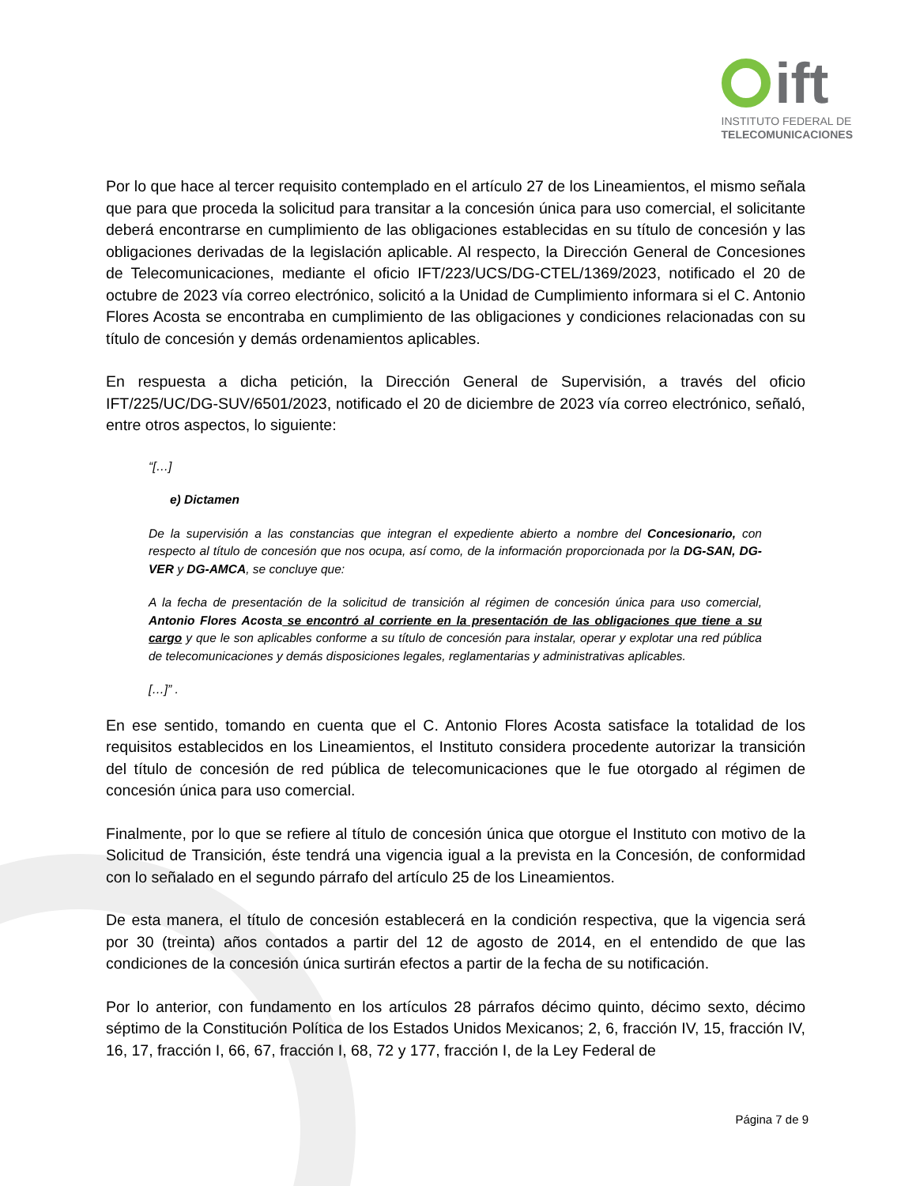ift
INSTITUTO FEDERAL DE
TELECOMUNICACIONES
Por lo que hace al tercer requisito contemplado en el artículo 27 de los Lineamientos, el mismo señala que para que proceda la solicitud para transitar a la concesión única para uso comercial, el solicitante deberá encontrarse en cumplimiento de las obligaciones establecidas en su título de concesión y las obligaciones derivadas de la legislación aplicable. Al respecto, la Dirección General de Concesiones de Telecomunicaciones, mediante el oficio IFT/223/UCS/DG-CTEL/1369/2023, notificado el 20 de octubre de 2023 vía correo electrónico, solicitó a la Unidad de Cumplimiento informara si el C. Antonio Flores Acosta se encontraba en cumplimiento de las obligaciones y condiciones relacionadas con su título de concesión y demás ordenamientos aplicables.
En respuesta a dicha petición, la Dirección General de Supervisión, a través del oficio IFT/225/UC/DG-SUV/6501/2023, notificado el 20 de diciembre de 2023 vía correo electrónico, señaló, entre otros aspectos, lo siguiente:
“[…]
e) Dictamen
De la supervisión a las constancias que integran el expediente abierto a nombre del Concesionario, con respecto al título de concesión que nos ocupa, así como, de la información proporcionada por la DG-SAN, DG-VER y DG-AMCA, se concluye que:
A la fecha de presentación de la solicitud de transición al régimen de concesión única para uso comercial, Antonio Flores Acosta se encontró al corriente en la presentación de las obligaciones que tiene a su cargo y que le son aplicables conforme a su título de concesión para instalar, operar y explotar una red pública de telecomunicaciones y demás disposiciones legales, reglamentarias y administrativas aplicables.
[…]” .
En ese sentido, tomando en cuenta que el C. Antonio Flores Acosta satisface la totalidad de los requisitos establecidos en los Lineamientos, el Instituto considera procedente autorizar la transición del título de concesión de red pública de telecomunicaciones que le fue otorgado al régimen de concesión única para uso comercial.
Finalmente, por lo que se refiere al título de concesión única que otorgue el Instituto con motivo de la Solicitud de Transición, éste tendrá una vigencia igual a la prevista en la Concesión, de conformidad con lo señalado en el segundo párrafo del artículo 25 de los Lineamientos.
De esta manera, el título de concesión establecerá en la condición respectiva, que la vigencia será por 30 (treinta) años contados a partir del 12 de agosto de 2014, en el entendido de que las condiciones de la concesión única surtirán efectos a partir de la fecha de su notificación.
Por lo anterior, con fundamento en los artículos 28 párrafos décimo quinto, décimo sexto, décimo séptimo de la Constitución Política de los Estados Unidos Mexicanos; 2, 6, fracción IV, 15, fracción IV, 16, 17, fracción I, 66, 67, fracción I, 68, 72 y 177, fracción I, de la Ley Federal de
Página 7 de 9